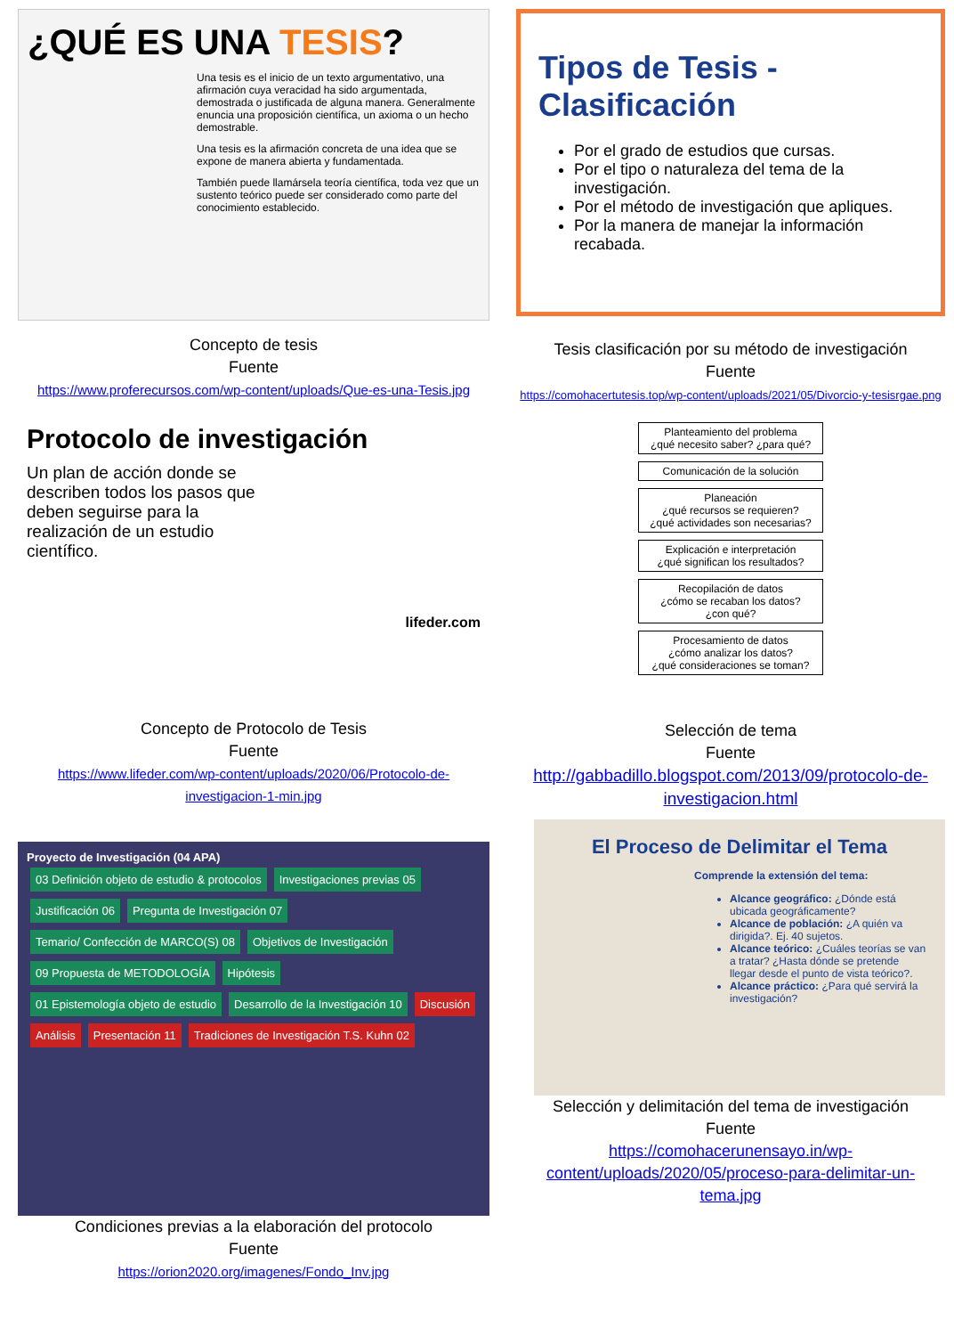¿QUÉ ES UNA TESIS?
Una tesis es el inicio de un texto argumentativo, una afirmación cuya veracidad ha sido argumentada, demostrada o justificada de alguna manera. Generalmente enuncia una proposición científica, un axioma o un hecho demostrable.
Una tesis es la afirmación concreta de una idea que se expone de manera abierta y fundamentada.
También puede llamársela teoría científica, toda vez que un sustento teórico puede ser considerado como parte del conocimiento establecido.
Concepto de tesis
Fuente
https://www.proferecursos.com/wp-content/uploads/Que-es-una-Tesis.jpg
Tipos de Tesis - Clasificación
Por el grado de estudios que cursas.
Por el tipo o naturaleza del tema de la investigación.
Por el método de investigación que apliques.
Por la manera de manejar la información recabada.
Tesis clasificación por su método de investigación
Fuente
https://comohacertutesis.top/wp-content/uploads/2021/05/Divorcio-y-tesisrgae.png
Protocolo de investigación
Un plan de acción donde se describen todos los pasos que deben seguirse para la realización de un estudio científico.
lifeder.com
Concepto de Protocolo de Tesis
Fuente
https://www.lifeder.com/wp-content/uploads/2020/06/Protocolo-de-investigacion-1-min.jpg
Planteamiento del problema
¿qué necesito saber? ¿para qué?
Comunicación de la solución
Planeación
¿qué recursos se requieren?
¿qué actividades son necesarias?
Explicación e interpretación
¿qué significan los resultados?
Recopilación de datos
¿cómo se recaban los datos?
¿con qué?
Procesamiento de datos
¿cómo analizar los datos?
¿qué consideraciones se toman?
Selección de tema
Fuente
http://gabbadillo.blogspot.com/2013/09/protocolo-de-investigacion.html
Proyecto de Investigación (04 APA)
03 Definición objeto de estudio & protocolos Investigaciones previas 05 Justificación 06 Pregunta de Investigación 07 Temario/ Confección de MARCO(S) 08 Objetivos de Investigación 09 Propuesta de METODOLOGÍA Hipótesis 01 Epistemología objeto de estudio Desarrollo de la Investigación 10 Discusión Análisis Presentación 11 Tradiciones de Investigación T.S. Kuhn 02
Condiciones previas a la elaboración del protocolo
Fuente
https://orion2020.org/imagenes/Fondo_Inv.jpg
El Proceso de Delimitar el Tema
Comprende la extensión del tema:
Alcance geográfico: ¿Dónde está ubicada geográficamente?
Alcance de población: ¿A quién va dirigida?. Ej. 40 sujetos.
Alcance teórico: ¿Cuáles teorías se van a tratar? ¿Hasta dónde se pretende llegar desde el punto de vista teórico?.
Alcance práctico: ¿Para qué servirá la investigación?
Selección y delimitación del tema de investigación
Fuente
https://comohacerunensayo.in/wp-content/uploads/2020/05/proceso-para-delimitar-un-tema.jpg